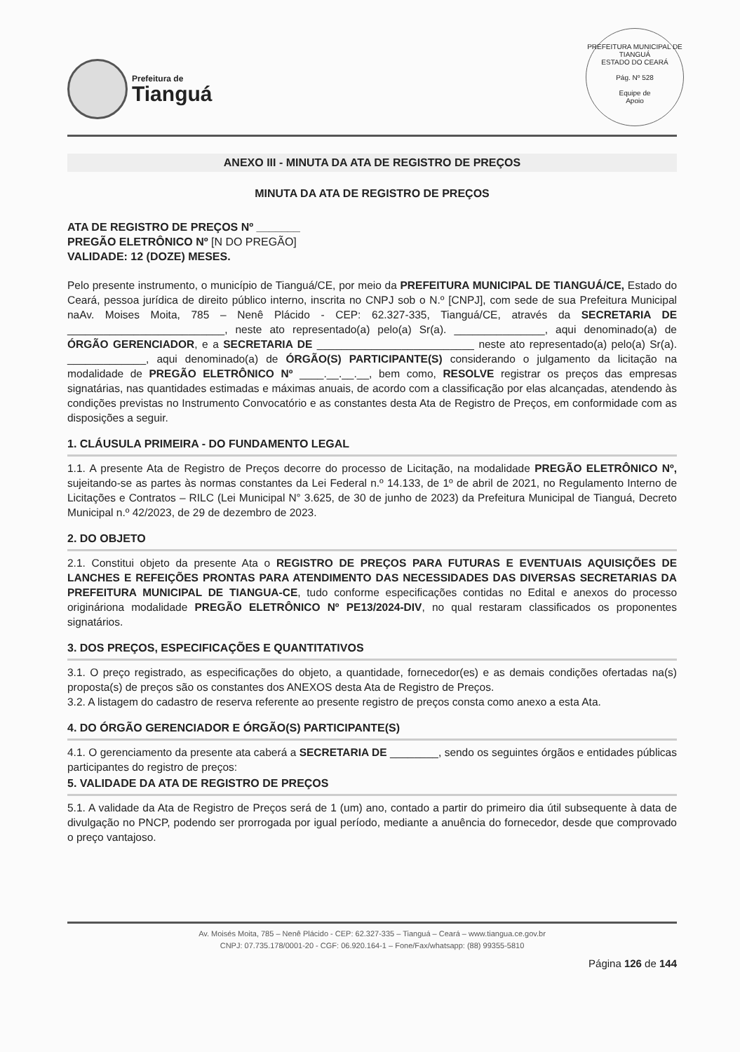Prefeitura de
Tianguá
PREFEITURA MUNICIPAL DE TIANGUÁ
ESTADO DO CEARÁ
Pág. Nº 528
Equipe de
Apoio
ANEXO III - MINUTA DA ATA DE REGISTRO DE PREÇOS
MINUTA DA ATA DE REGISTRO DE PREÇOS
ATA DE REGISTRO DE PREÇOS Nº _______
PREGÃO ELETRÔNICO Nº [N DO PREGÃO]
VALIDADE: 12 (DOZE) MESES.
Pelo presente instrumento, o município de Tianguá/CE, por meio da PREFEITURA MUNICIPAL DE TIANGUÁ/CE, Estado do Ceará, pessoa jurídica de direito público interno, inscrita no CNPJ sob o N.º [CNPJ], com sede de sua Prefeitura Municipal naAv. Moises Moita, 785 – Nenê Plácido - CEP: 62.327-335, Tianguá/CE, através da SECRETARIA DE __________________________, neste ato representado(a) pelo(a) Sr(a). _______________, aqui denominado(a) de ÓRGÃO GERENCIADOR, e a SECRETARIA DE __________________________ neste ato representado(a) pelo(a) Sr(a). _____________, aqui denominado(a) de ÓRGÃO(S) PARTICIPANTE(S) considerando o julgamento da licitação na modalidade de PREGÃO ELETRÔNICO Nº ____.__.__.__, bem como, RESOLVE registrar os preços das empresas signatárias, nas quantidades estimadas e máximas anuais, de acordo com a classificação por elas alcançadas, atendendo às condições previstas no Instrumento Convocatório e as constantes desta Ata de Registro de Preços, em conformidade com as disposições a seguir.
1. CLÁUSULA PRIMEIRA - DO FUNDAMENTO LEGAL
1.1. A presente Ata de Registro de Preços decorre do processo de Licitação, na modalidade PREGÃO ELETRÔNICO Nº, sujeitando-se as partes às normas constantes da Lei Federal n.º 14.133, de 1º de abril de 2021, no Regulamento Interno de Licitações e Contratos – RILC (Lei Municipal N° 3.625, de 30 de junho de 2023) da Prefeitura Municipal de Tianguá, Decreto Municipal n.º 42/2023, de 29 de dezembro de 2023.
2. DO OBJETO
2.1. Constitui objeto da presente Ata o REGISTRO DE PREÇOS PARA FUTURAS E EVENTUAIS AQUISIÇÕES DE LANCHES E REFEIÇÕES PRONTAS PARA ATENDIMENTO DAS NECESSIDADES DAS DIVERSAS SECRETARIAS DA PREFEITURA MUNICIPAL DE TIANGUA-CE, tudo conforme especificações contidas no Edital e anexos do processo origináriona modalidade PREGÃO ELETRÔNICO Nº PE13/2024-DIV, no qual restaram classificados os proponentes signatários.
3. DOS PREÇOS, ESPECIFICAÇÕES E QUANTITATIVOS
3.1. O preço registrado, as especificações do objeto, a quantidade, fornecedor(es) e as demais condições ofertadas na(s) proposta(s) de preços são os constantes dos ANEXOS desta Ata de Registro de Preços.
3.2. A listagem do cadastro de reserva referente ao presente registro de preços consta como anexo a esta Ata.
4. DO ÓRGÃO GERENCIADOR E ÓRGÃO(S) PARTICIPANTE(S)
4.1. O gerenciamento da presente ata caberá a SECRETARIA DE ________, sendo os seguintes órgãos e entidades públicas participantes do registro de preços:
5. VALIDADE DA ATA DE REGISTRO DE PREÇOS
5.1. A validade da Ata de Registro de Preços será de 1 (um) ano, contado a partir do primeiro dia útil subsequente à data de divulgação no PNCP, podendo ser prorrogada por igual período, mediante a anuência do fornecedor, desde que comprovado o preço vantajoso.
Av. Moisés Moita, 785 – Nenê Plácido - CEP: 62.327-335 – Tianguá – Ceará – www.tiangua.ce.gov.br
CNPJ: 07.735.178/0001-20 - CGF: 06.920.164-1 – Fone/Fax/whatsapp: (88) 99355-5810
Página 126 de 144